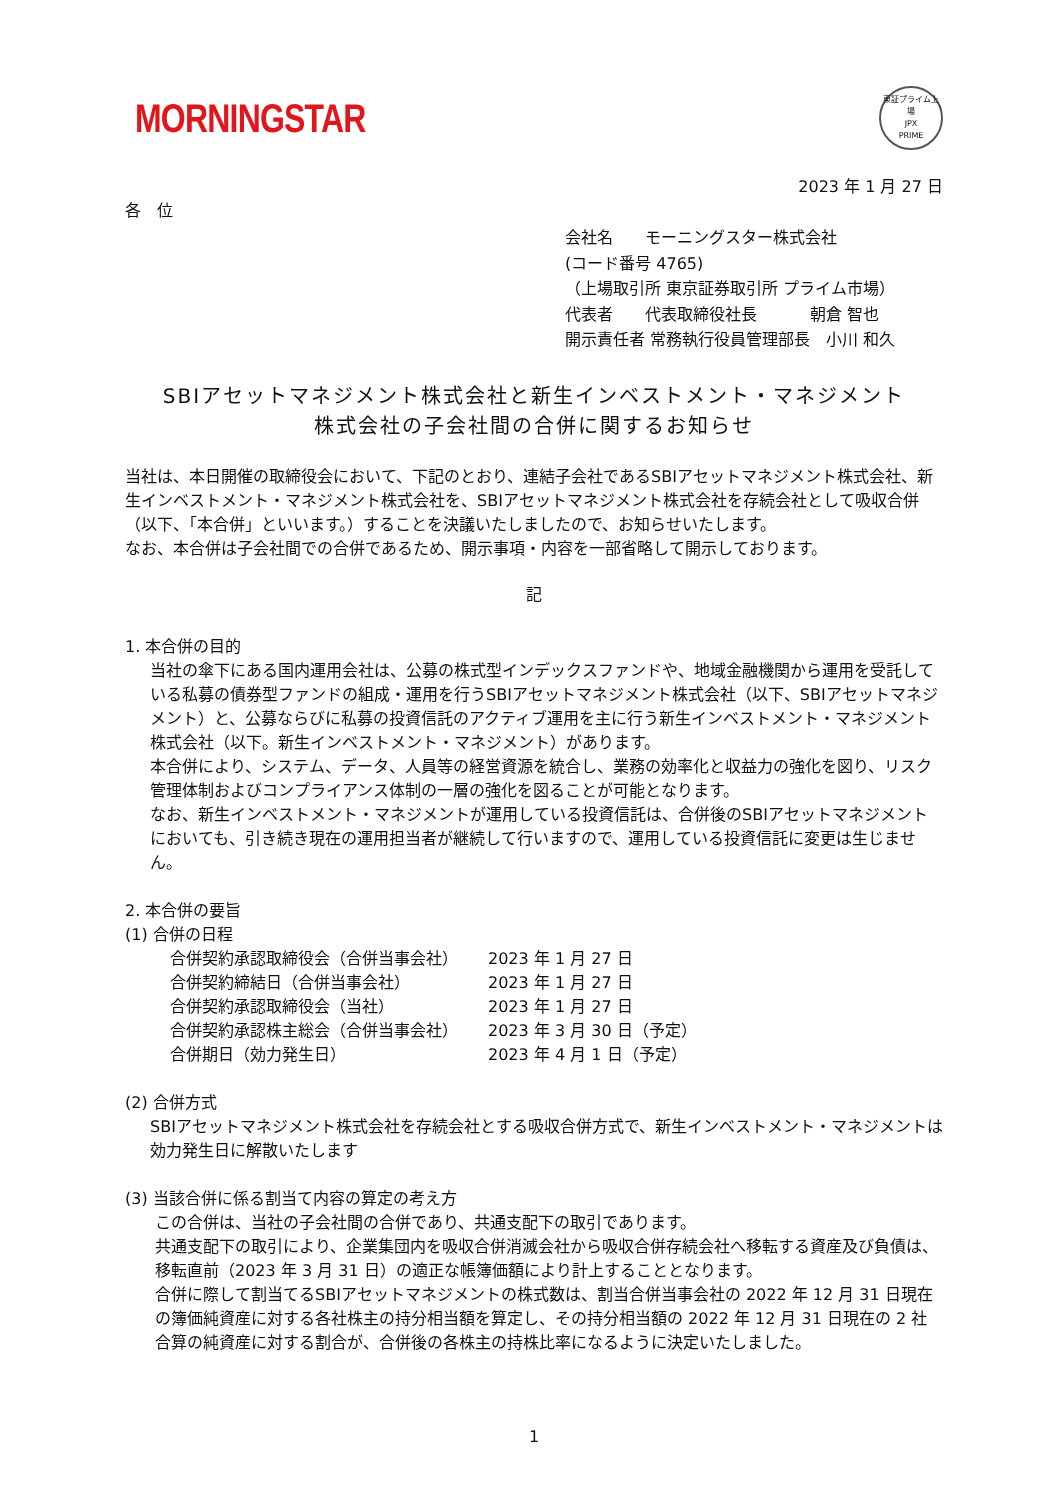MORNINGSTAR
東証プライム上場
JPX
PRIME
2023 年 1 月 27 日
各　位
会社名　　モーニングスター株式会社
(コード番号 4765)
（上場取引所 東京証券取引所 プライム市場）
代表者　　代表取締役社長　　　 朝倉 智也
開示責任者 常務執行役員管理部長　小川 和久
SBIアセットマネジメント株式会社と新生インベストメント・マネジメント
株式会社の子会社間の合併に関するお知らせ
当社は、本日開催の取締役会において、下記のとおり、連結子会社であるSBIアセットマネジメント株式会社、新生インベストメント・マネジメント株式会社を、SBIアセットマネジメント株式会社を存続会社として吸収合併（以下、「本合併」といいます。）することを決議いたしましたので、お知らせいたします。
なお、本合併は子会社間での合併であるため、開示事項・内容を一部省略して開示しております。
記
1. 本合併の目的
当社の傘下にある国内運用会社は、公募の株式型インデックスファンドや、地域金融機関から運用を受託している私募の債券型ファンドの組成・運用を行うSBIアセットマネジメント株式会社（以下、SBIアセットマネジメント）と、公募ならびに私募の投資信託のアクティブ運用を主に行う新生インベストメント・マネジメント株式会社（以下。新生インベストメント・マネジメント）があります。
本合併により、システム、データ、人員等の経営資源を統合し、業務の効率化と収益力の強化を図り、リスク管理体制およびコンプライアンス体制の一層の強化を図ることが可能となります。
なお、新生インベストメント・マネジメントが運用している投資信託は、合併後のSBIアセットマネジメントにおいても、引き続き現在の運用担当者が継続して行いますので、運用している投資信託に変更は生じません。
2. 本合併の要旨
(1) 合併の日程
| 合併契約承認取締役会（合併当事会社） | 2023 年 1 月 27 日 |
| 合併契約締結日（合併当事会社） | 2023 年 1 月 27 日 |
| 合併契約承認取締役会（当社） | 2023 年 1 月 27 日 |
| 合併契約承認株主総会（合併当事会社） | 2023 年 3 月 30 日（予定） |
| 合併期日（効力発生日） | 2023 年 4 月 1 日（予定） |
(2) 合併方式
SBIアセットマネジメント株式会社を存続会社とする吸収合併方式で、新生インベストメント・マネジメントは効力発生日に解散いたします
(3) 当該合併に係る割当て内容の算定の考え方
この合併は、当社の子会社間の合併であり、共通支配下の取引であります。
共通支配下の取引により、企業集団内を吸収合併消滅会社から吸収合併存続会社へ移転する資産及び負債は、移転直前（2023 年 3 月 31 日）の適正な帳簿価額により計上することとなります。
合併に際して割当てるSBIアセットマネジメントの株式数は、割当合併当事会社の 2022 年 12 月 31 日現在の簿価純資産に対する各社株主の持分相当額を算定し、その持分相当額の 2022 年 12 月 31 日現在の 2 社合算の純資産に対する割合が、合併後の各株主の持株比率になるように決定いたしました。
1